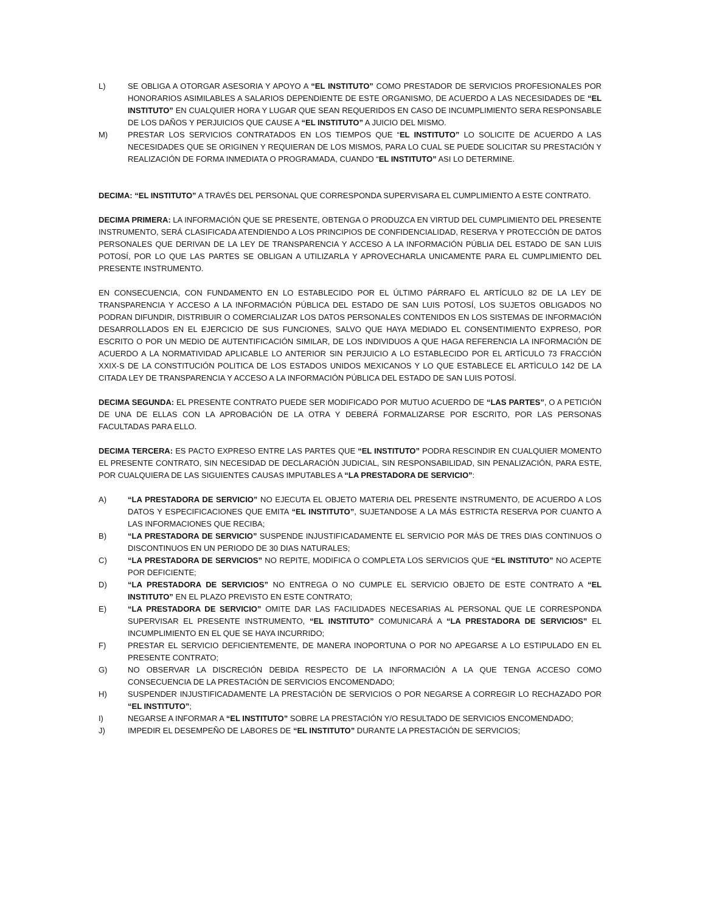L) SE OBLIGA A OTORGAR ASESORIA Y APOYO A “EL INSTITUTO” COMO PRESTADOR DE SERVICIOS PROFESIONALES POR HONORARIOS ASIMILABLES A SALARIOS DEPENDIENTE DE ESTE ORGANISMO, DE ACUERDO A LAS NECESIDADES DE “EL INSTITUTO” EN CUALQUIER HORA Y LUGAR QUE SEAN REQUERIDOS EN CASO DE INCUMPLIMIENTO SERA RESPONSABLE DE LOS DAÑOS Y PERJUICIOS QUE CAUSE A “EL INSTITUTO” A JUICIO DEL MISMO.
M) PRESTAR LOS SERVICIOS CONTRATADOS EN LOS TIEMPOS QUE “EL INSTITUTO” LO SOLICITE DE ACUERDO A LAS NECESIDADES QUE SE ORIGINEN Y REQUIERAN DE LOS MISMOS, PARA LO CUAL SE PUEDE SOLICITAR SU PRESTACIÓN Y REALIZACIÓN DE FORMA INMEDIATA O PROGRAMADA, CUANDO “EL INSTITUTO” ASI LO DETERMINE.
DECIMA: “EL INSTITUTO” A TRAVÉS DEL PERSONAL QUE CORRESPONDA SUPERVISARA EL CUMPLIMIENTO A ESTE CONTRATO.
DECIMA PRIMERA: LA INFORMACIÓN QUE SE PRESENTE, OBTENGA O PRODUZCA EN VIRTUD DEL CUMPLIMIENTO DEL PRESENTE INSTRUMENTO, SERÁ CLASIFICADA ATENDIENDO A LOS PRINCIPIOS DE CONFIDENCIALIDAD, RESERVA Y PROTECCIÓN DE DATOS PERSONALES QUE DERIVAN DE LA LEY DE TRANSPARENCIA Y ACCESO A LA INFORMACIÓN PÚBLIA DEL ESTADO DE SAN LUIS POTOSÍ, POR LO QUE LAS PARTES SE OBLIGAN A UTILIZARLA Y APROVECHARLA UNICAMENTE PARA EL CUMPLIMIENTO DEL PRESENTE INSTRUMENTO.
EN CONSECUENCIA, CON FUNDAMENTO EN LO ESTABLECIDO POR EL ÚLTIMO PÁRRAFO EL ARTÍCULO 82 DE LA LEY DE TRANSPARENCIA Y ACCESO A LA INFORMACIÓN PÚBLICA DEL ESTADO DE SAN LUIS POTOSÍ, LOS SUJETOS OBLIGADOS NO PODRAN DIFUNDIR, DISTRIBUIR O COMERCIALIZAR LOS DATOS PERSONALES CONTENIDOS EN LOS SISTEMAS DE INFORMACIÓN DESARROLLADOS EN EL EJERCICIO DE SUS FUNCIONES, SALVO QUE HAYA MEDIADO EL CONSENTIMIENTO EXPRESO, POR ESCRITO O POR UN MEDIO DE AUTENTIFICACIÓN SIMILAR, DE LOS INDIVIDUOS A QUE HAGA REFERENCIA LA INFORMACIÓN DE ACUERDO A LA NORMATIVIDAD APLICABLE LO ANTERIOR SIN PERJUICIO A LO ESTABLECIDO POR EL ARTÌCULO 73 FRACCIÓN XXIX-S DE LA CONSTITUCIÓN POLITICA DE LOS ESTADOS UNIDOS MEXICANOS Y LO QUE ESTABLECE EL ARTÌCULO 142 DE LA CITADA LEY DE TRANSPARENCIA Y ACCESO A LA INFORMACIÓN PÚBLICA DEL ESTADO DE SAN LUIS POTOSÍ.
DECIMA SEGUNDA: EL PRESENTE CONTRATO PUEDE SER MODIFICADO POR MUTUO ACUERDO DE “LAS PARTES”, O A PETICIÓN DE UNA DE ELLAS CON LA APROBACIÓN DE LA OTRA Y DEBERÁ FORMALIZARSE POR ESCRITO, POR LAS PERSONAS FACULTADAS PARA ELLO.
DECIMA TERCERA: ES PACTO EXPRESO ENTRE LAS PARTES QUE “EL INSTITUTO” PODRA RESCINDIR EN CUALQUIER MOMENTO EL PRESENTE CONTRATO, SIN NECESIDAD DE DECLARACIÓN JUDICIAL, SIN RESPONSABILIDAD, SIN PENALIZACIÓN, PARA ESTE, POR CUALQUIERA DE LAS SIGUIENTES CAUSAS IMPUTABLES A “LA PRESTADORA DE SERVICIO”:
A) “LA PRESTADORA DE SERVICIO” NO EJECUTA EL OBJETO MATERIA DEL PRESENTE INSTRUMENTO, DE ACUERDO A LOS DATOS Y ESPECIFICACIONES QUE EMITA “EL INSTITUTO”, SUJETANDOSE A LA MÁS ESTRICTA RESERVA POR CUANTO A LAS INFORMACIONES QUE RECIBA;
B) “LA PRESTADORA DE SERVICIO” SUSPENDE INJUSTIFICADAMENTE EL SERVICIO POR MÁS DE TRES DIAS CONTINUOS O DISCONTINUOS EN UN PERIODO DE 30 DIAS NATURALES;
C) “LA PRESTADORA DE SERVICIOS” NO REPITE, MODIFICA O COMPLETA LOS SERVICIOS QUE “EL INSTITUTO” NO ACEPTE POR DEFICIENTE;
D) “LA PRESTADORA DE SERVICIOS” NO ENTREGA O NO CUMPLE EL SERVICIO OBJETO DE ESTE CONTRATO A “EL INSTITUTO” EN EL PLAZO PREVISTO EN ESTE CONTRATO;
E) “LA PRESTADORA DE SERVICIO” OMITE DAR LAS FACILIDADES NECESARIAS AL PERSONAL QUE LE CORRESPONDA SUPERVISAR EL PRESENTE INSTRUMENTO, “EL INSTITUTO” COMUNICARÁ A “LA PRESTADORA DE SERVICIOS” EL INCUMPLIMIENTO EN EL QUE SE HAYA INCURRIDO;
F) PRESTAR EL SERVICIO DEFICIENTEMENTE, DE MANERA INOPORTUNA O POR NO APEGARSE A LO ESTIPULADO EN EL PRESENTE CONTRATO;
G) NO OBSERVAR LA DISCRECIÓN DEBIDA RESPECTO DE LA INFORMACIÓN A LA QUE TENGA ACCESO COMO CONSECUENCIA DE LA PRESTACIÓN DE SERVICIOS ENCOMENDADO;
H) SUSPENDER INJUSTIFICADAMENTE LA PRESTACIÒN DE SERVICIOS O POR NEGARSE A CORREGIR LO RECHAZADO POR “EL INSTITUTO”;
I) NEGARSE A INFORMAR A “EL INSTITUTO” SOBRE LA PRESTACIÓN Y/O RESULTADO DE SERVICIOS ENCOMENDADO;
J) IMPEDIR EL DESEMPEÑO DE LABORES DE “EL INSTITUTO” DURANTE LA PRESTACIÓN DE SERVICIOS;